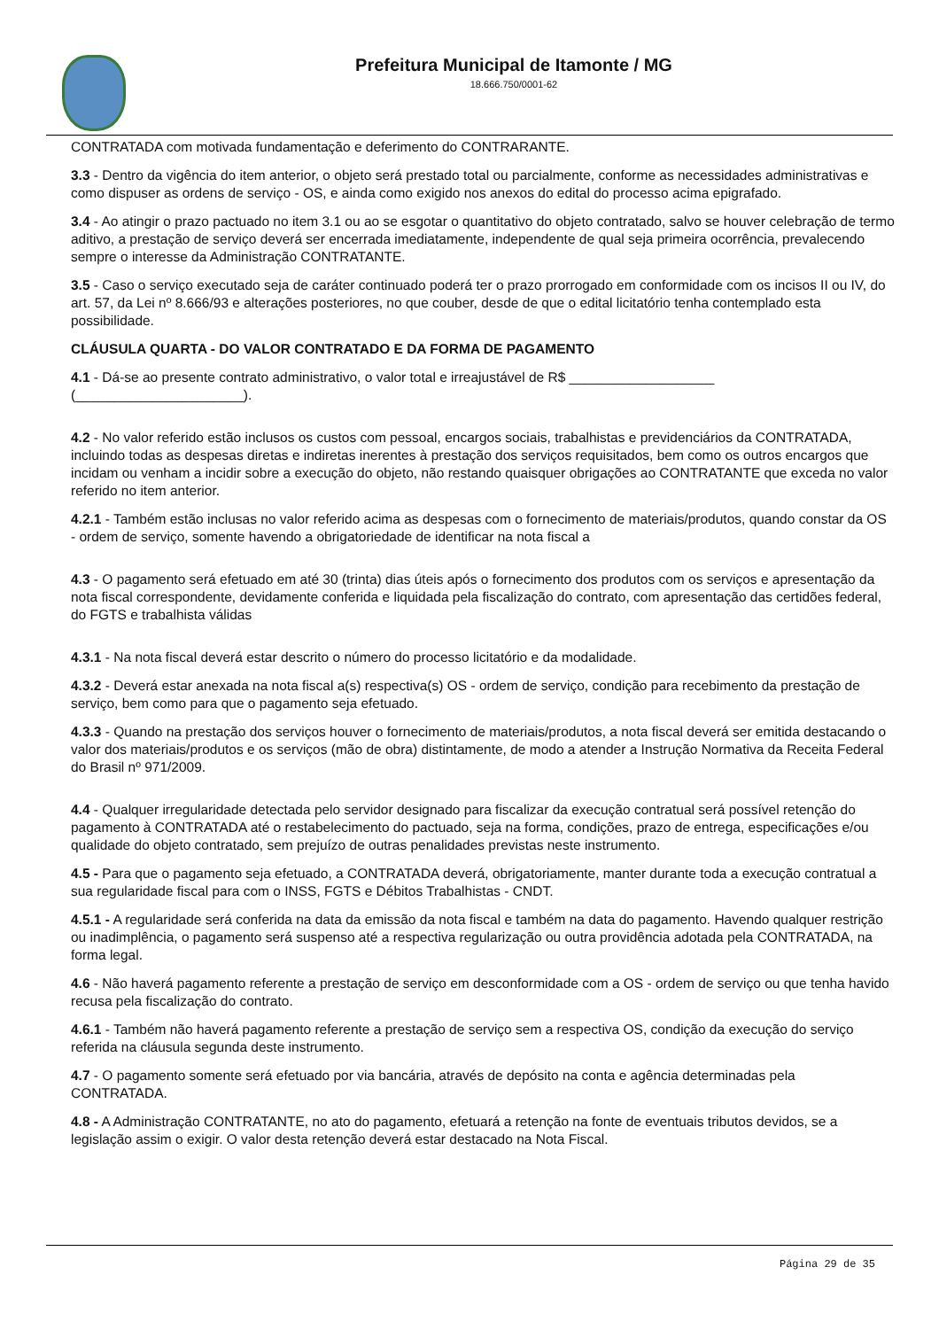Prefeitura Municipal de Itamonte / MG
18.666.750/0001-62
CONTRATADA com motivada fundamentação e deferimento do CONTRARANTE.
3.3 - Dentro da vigência do item anterior, o objeto será prestado total ou parcialmente, conforme as necessidades administrativas e como dispuser as ordens de serviço - OS, e ainda como exigido nos anexos do edital do processo acima epigrafado.
3.4 - Ao atingir o prazo pactuado no item 3.1 ou ao se esgotar o quantitativo do objeto contratado, salvo se houver celebração de termo aditivo, a prestação de serviço deverá ser encerrada imediatamente, independente de qual seja primeira ocorrência, prevalecendo sempre o interesse da Administração CONTRATANTE.
3.5 - Caso o serviço executado seja de caráter continuado poderá ter o prazo prorrogado em conformidade com os incisos II ou IV, do art. 57, da Lei nº 8.666/93 e alterações posteriores, no que couber, desde de que o edital licitatório tenha contemplado esta possibilidade.
CLÁUSULA QUARTA - DO VALOR CONTRATADO E DA FORMA DE PAGAMENTO
4.1 - Dá-se ao presente contrato administrativo, o valor total e irreajustável de R$ ___________________ (______________________).
4.2 - No valor referido estão inclusos os custos com pessoal, encargos sociais, trabalhistas e previdenciários da CONTRATADA, incluindo todas as despesas diretas e indiretas inerentes à prestação dos serviços requisitados, bem como os outros encargos que incidam ou venham a incidir sobre a execução do objeto, não restando quaisquer obrigações ao CONTRATANTE que exceda no valor referido no item anterior.
4.2.1 - Também estão inclusas no valor referido acima as despesas com o fornecimento de materiais/produtos, quando constar da OS - ordem de serviço, somente havendo a obrigatoriedade de identificar na nota fiscal a
4.3 - O pagamento será efetuado em até 30 (trinta) dias úteis após o fornecimento dos produtos com os serviços e apresentação da nota fiscal correspondente, devidamente conferida e liquidada pela fiscalização do contrato, com apresentação das certidões federal, do FGTS e trabalhista válidas
4.3.1 - Na nota fiscal deverá estar descrito o número do processo licitatório e da modalidade.
4.3.2 - Deverá estar anexada na nota fiscal a(s) respectiva(s) OS - ordem de serviço, condição para recebimento da prestação de serviço, bem como para que o pagamento seja efetuado.
4.3.3 - Quando na prestação dos serviços houver o fornecimento de materiais/produtos, a nota fiscal deverá ser emitida destacando o valor dos materiais/produtos e os serviços (mão de obra) distintamente, de modo a atender a Instrução Normativa da Receita Federal do Brasil nº 971/2009.
4.4 - Qualquer irregularidade detectada pelo servidor designado para fiscalizar da execução contratual será possível retenção do pagamento à CONTRATADA até o restabelecimento do pactuado, seja na forma, condições, prazo de entrega, especificações e/ou qualidade do objeto contratado, sem prejuízo de outras penalidades previstas neste instrumento.
4.5 - Para que o pagamento seja efetuado, a CONTRATADA deverá, obrigatoriamente, manter durante toda a execução contratual a sua regularidade fiscal para com o INSS, FGTS e Débitos Trabalhistas - CNDT.
4.5.1 - A regularidade será conferida na data da emissão da nota fiscal e também na data do pagamento. Havendo qualquer restrição ou inadimplência, o pagamento será suspenso até a respectiva regularização ou outra providência adotada pela CONTRATADA, na forma legal.
4.6 - Não haverá pagamento referente a prestação de serviço em desconformidade com a OS - ordem de serviço ou que tenha havido recusa pela fiscalização do contrato.
4.6.1 - Também não haverá pagamento referente a prestação de serviço sem a respectiva OS, condição da execução do serviço referida na cláusula segunda deste instrumento.
4.7 - O pagamento somente será efetuado por via bancária, através de depósito na conta e agência determinadas pela CONTRATADA.
4.8 - A Administração CONTRATANTE, no ato do pagamento, efetuará a retenção na fonte de eventuais tributos devidos, se a legislação assim o exigir. O valor desta retenção deverá estar destacado na Nota Fiscal.
Página 29 de 35